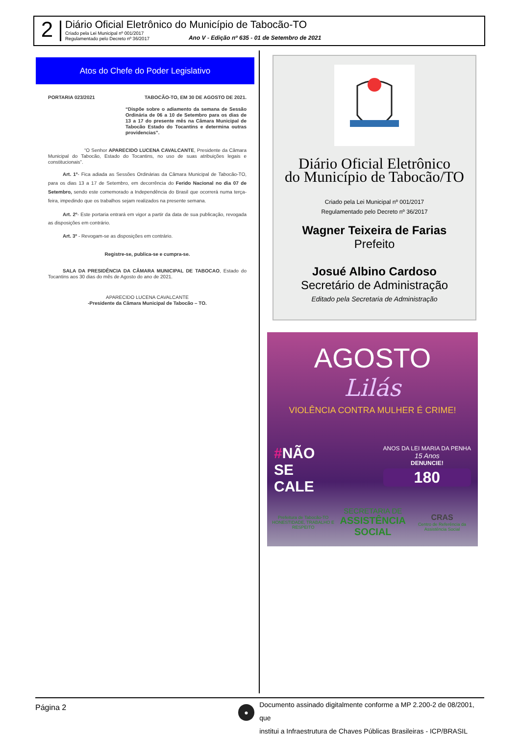2
Diário Oficial Eletrônico do Município de Tabocão-TO
Criado pela Lei Municipal nº 001/2017
Regulamentado pelo Decreto nº 36/2017
Ano V - Edição nº 635 - 01 de Setembro de 2021
Atos do Chefe do Poder Legislativo
PORTARIA 023/2021 TABOCÃO-TO, EM 30 DE AGOSTO DE 2021.
“Dispõe sobre o adiamento da semana de Sessão Ordinária de 06 a 10 de Setembro para os dias de 13 a 17 do presente mês na Câmara Municipal de Tabocão Estado do Tocantins e determina outras providencias”.
“O Senhor APARECIDO LUCENA CAVALCANTE, Presidente da Câmara Municipal do Tabocão, Estado do Tocantins, no uso de suas atribuições legais e constitucionais”.
Art. 1º- Fica adiada as Sessões Ordinárias da Câmara Municipal de Tabocão-TO, para os dias 13 a 17 de Setembro, em decorrência do Ferido Nacional no dia 07 de Setembro, sendo este comemorado a Independência do Brasil que ocorrerá numa terça-feira, impedindo que os trabalhos sejam realizados na presente semana.
Art. 2º- Este portaria entrará em vigor a partir da data de sua publicação, revogada as disposições em contrário.
Art. 3º - Revogam-se as disposições em contrário.
Registre-se, publica-se e cumpra-se.
SALA DA PRESIDÊNCIA DA CÂMARA MUNICIPAL DE TABOCAO, Estado do Tocantins aos 30 dias do mês de Agosto do ano de 2021.
APARECIDO LUCENA CAVALCANTE
-Presidente da Câmara Municipal de Tabocão – TO.
Diário Oficial Eletrônico
do Município de Tabocão/TO
Criado pela Lei Municipal nº 001/2017
Regulamentado pelo Decreto nº 36/2017
Wagner Teixeira de Farias
Prefeito
Josué Albino Cardoso
Secretário de Administração
Editado pela Secretaria de Administração
AGOSTO
Lilás
VIOLÊNCIA CONTRA MULHER É CRIME!
#NÃO
SE
CALE
ANOS DA LEI MARIA DA PENHA
15 Anos
DENUNCIE!
180
Prefeitura de Tabocão-TO
HONESTIDADE, TRABALHO E RESPEITO
SECRETARIA DE
ASSISTÊNCIA SOCIAL
CRAS
Centro de Referência da Assistência Social
Página 2
●
Documento assinado digitalmente conforme a MP 2.200-2 de 08/2001, que
institui a Infraestrutura de Chaves Públicas Brasileiras - ICP/BRASIL